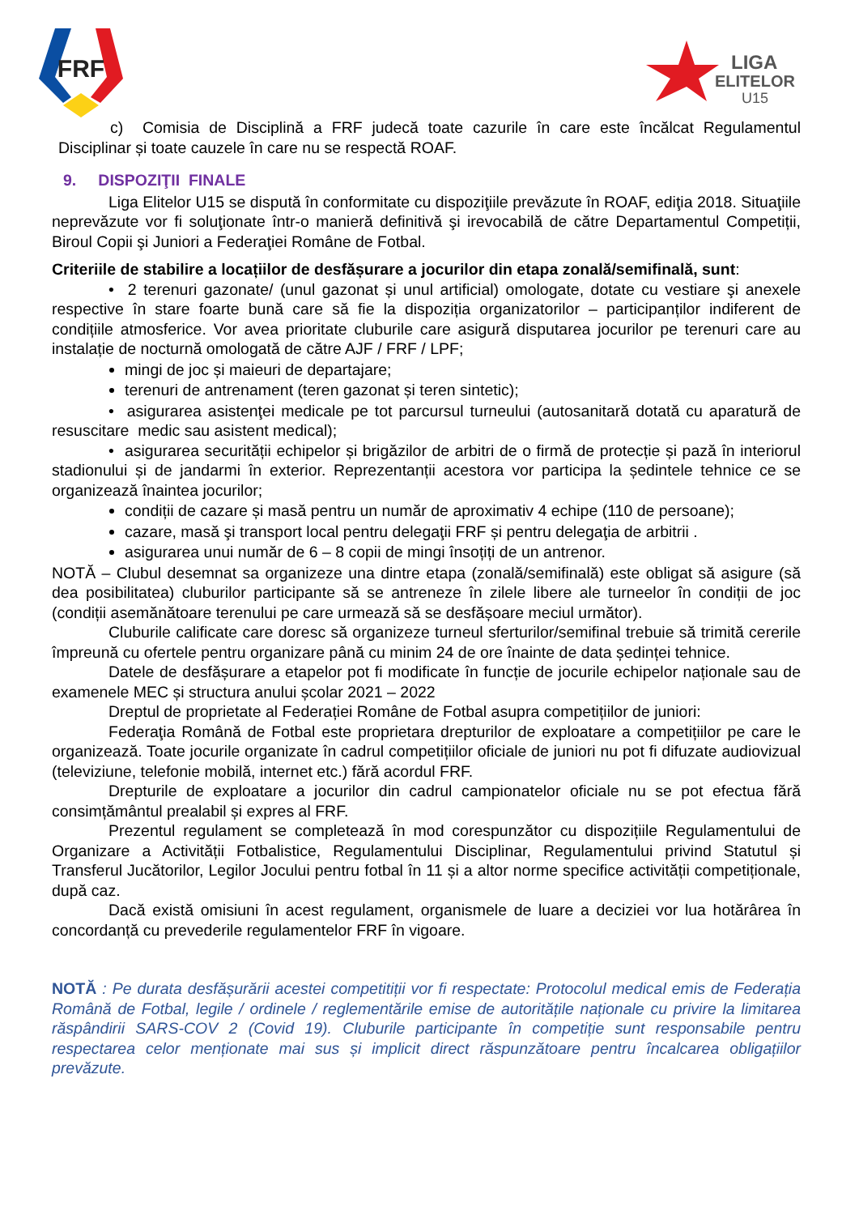FRF
LIGA
ELITELOR
U15
c) Comisia de Disciplină a FRF judecă toate cazurile în care este încălcat Regulamentul Disciplinar și toate cauzele în care nu se respectă ROAF.
9. DISPOZIŢII FINALE
Liga Elitelor U15 se dispută în conformitate cu dispoziţiile prevăzute în ROAF, ediţia 2018. Situaţiile neprevăzute vor fi soluţionate într-o manieră definitivă şi irevocabilă de către Departamentul Competiții, Biroul Copii şi Juniori a Federaţiei Române de Fotbal.
Criteriile de stabilire a locațiilor de desfășurare a jocurilor din etapa zonală/semifinală, sunt:
• 2 terenuri gazonate/ (unul gazonat și unul artificial) omologate, dotate cu vestiare şi anexele respective în stare foarte bună care să fie la dispoziția organizatorilor – participanților indiferent de condițiile atmosferice. Vor avea prioritate cluburile care asigură disputarea jocurilor pe terenuri care au instalație de nocturnă omologată de către AJF / FRF / LPF;
mingi de joc și maieuri de departajare;
terenuri de antrenament (teren gazonat și teren sintetic);
• asigurarea asistenţei medicale pe tot parcursul turneului (autosanitară dotată cu aparatură de resuscitare medic sau asistent medical);
• asigurarea securității echipelor și brigăzilor de arbitri de o firmă de protecție și pază în interiorul stadionului și de jandarmi în exterior. Reprezentanții acestora vor participa la ședintele tehnice ce se organizează înaintea jocurilor;
condiții de cazare și masă pentru un număr de aproximativ 4 echipe (110 de persoane);
cazare, masă şi transport local pentru delegaţii FRF și pentru delegaţia de arbitrii .
asigurarea unui număr de 6 – 8 copii de mingi însoțiți de un antrenor.
NOTĂ – Clubul desemnat sa organizeze una dintre etapa (zonală/semifinală) este obligat să asigure (să dea posibilitatea) cluburilor participante să se antreneze în zilele libere ale turneelor în condiții de joc (condiții asemănătoare terenului pe care urmează să se desfășoare meciul următor).
Cluburile calificate care doresc să organizeze turneul sferturilor/semifinal trebuie să trimită cererile împreună cu ofertele pentru organizare până cu minim 24 de ore înainte de data ședinței tehnice.
Datele de desfășurare a etapelor pot fi modificate în funcție de jocurile echipelor naționale sau de examenele MEC și structura anului școlar 2021 – 2022
Dreptul de proprietate al Federației Române de Fotbal asupra competițiilor de juniori:
Federaţia Română de Fotbal este proprietara drepturilor de exploatare a competițiilor pe care le organizează. Toate jocurile organizate în cadrul competițiilor oficiale de juniori nu pot fi difuzate audiovizual (televiziune, telefonie mobilă, internet etc.) fără acordul FRF.
Drepturile de exploatare a jocurilor din cadrul campionatelor oficiale nu se pot efectua fără consimțământul prealabil și expres al FRF.
Prezentul regulament se completează în mod corespunzător cu dispozițiile Regulamentului de Organizare a Activității Fotbalistice, Regulamentului Disciplinar, Regulamentului privind Statutul și Transferul Jucătorilor, Legilor Jocului pentru fotbal în 11 și a altor norme specifice activității competiționale, după caz.
Dacă există omisiuni în acest regulament, organismele de luare a deciziei vor lua hotărârea în concordanță cu prevederile regulamentelor FRF în vigoare.
NOTĂ : Pe durata desfășurării acestei competitiții vor fi respectate: Protocolul medical emis de Federația Română de Fotbal, legile / ordinele / reglementările emise de autoritățile naționale cu privire la limitarea răspândirii SARS-COV 2 (Covid 19). Cluburile participante în competiție sunt responsabile pentru respectarea celor menționate mai sus și implicit direct răspunzătoare pentru încalcarea obligațiilor prevăzute.